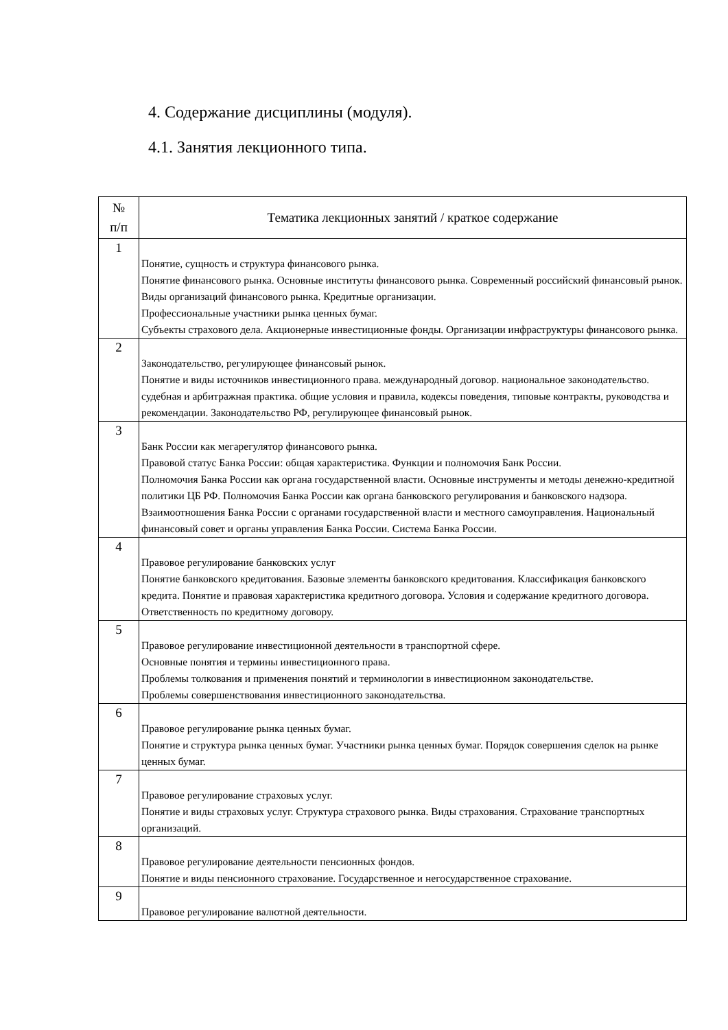4. Содержание дисциплины (модуля).
4.1. Занятия лекционного типа.
| № п/п | Тематика лекционных занятий / краткое содержание |
| --- | --- |
| 1 | Понятие, сущность и структура финансового рынка. Понятие финансового рынка. Основные институты финансового рынка. Современный российский финансовый рынок. Виды организаций финансового рынка. Кредитные организации. Профессиональные участники рынка ценных бумаг. Субъекты страхового дела. Акционерные инвестиционные фонды. Организации инфраструктуры финансового рынка. |
| 2 | Законодательство, регулирующее финансовый рынок. Понятие и виды источников инвестиционного права. международный договор. национальное законодательство. судебная и арбитражная практика. общие условия и правила, кодексы поведения, типовые контракты, руководства и рекомендации. Законодательство РФ, регулирующее финансовый рынок. |
| 3 | Банк России как мегарегулятор финансового рынка. Правовой статус Банка России: общая характеристика. Функции и полномочия Банк России. Полномочия Банка России как органа государственной власти. Основные инструменты и методы денежно-кредитной политики ЦБ РФ. Полномочия Банка России как органа банковского регулирования и банковского надзора. Взаимоотношения Банка России с органами государственной власти и местного самоуправления. Национальный финансовый совет и органы управления Банка России. Система Банка России. |
| 4 | Правовое регулирование банковских услуг Понятие банковского кредитования. Базовые элементы банковского кредитования. Классификация банковского кредита. Понятие и правовая характеристика кредитного договора. Условия и содержание кредитного договора. Ответственность по кредитному договору. |
| 5 | Правовое регулирование инвестиционной деятельности в транспортной сфере. Основные понятия и термины инвестиционного права. Проблемы толкования и применения понятий и терминологии в инвестиционном законодательстве. Проблемы совершенствования инвестиционного законодательства. |
| 6 | Правовое регулирование рынка ценных бумаг. Понятие и структура рынка ценных бумаг. Участники рынка ценных бумаг. Порядок совершения сделок на рынке ценных бумаг. |
| 7 | Правовое регулирование страховых услуг. Понятие и виды страховых услуг. Структура страхового рынка. Виды страхования. Страхование транспортных организаций. |
| 8 | Правовое регулирование деятельности пенсионных фондов. Понятие и виды пенсионного страхование. Государственное и негосударственное страхование. |
| 9 | Правовое регулирование валютной деятельности. |